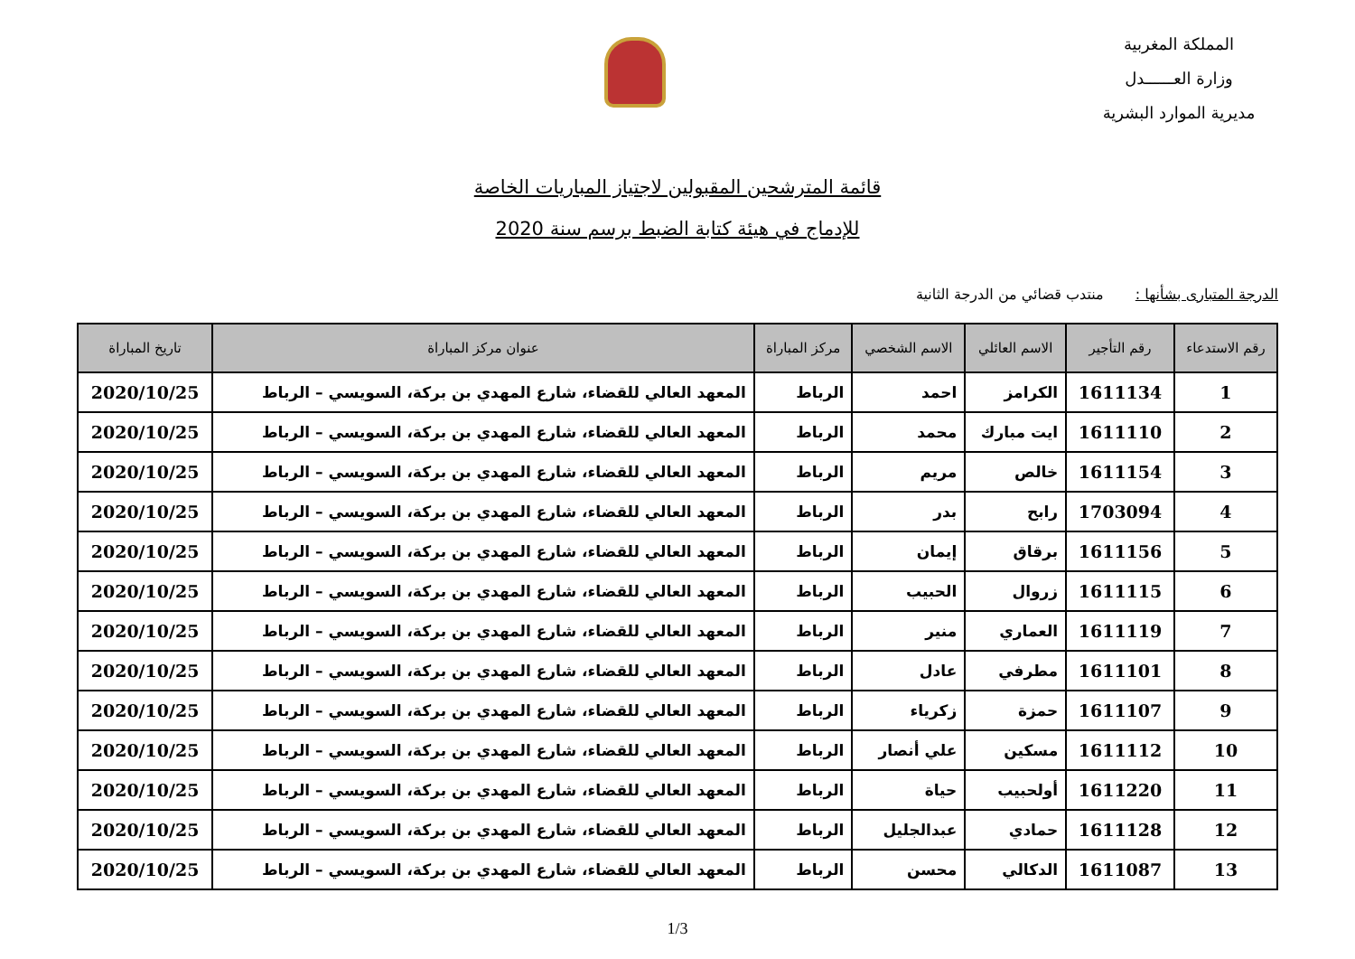المملكة المغربية
وزارة العــــــدل
مديرية الموارد البشرية
قائمة المترشحين المقبولين لاجتياز المباريات الخاصة
للإدماج في هيئة كتابة الضبط برسم سنة 2020
الدرجة المتبارى بشأنها : منتدب قضائي من الدرجة الثانية
| رقم الاستدعاء | رقم التأجير | الاسم العائلي | الاسم الشخصي | مركز المباراة | عنوان مركز المباراة | تاريخ المباراة |
| --- | --- | --- | --- | --- | --- | --- |
| 1 | 1611134 | الكرامز | احمد | الرباط | المعهد العالي للقضاء، شارع المهدي بن بركة، السويسي – الرباط | 2020/10/25 |
| 2 | 1611110 | ايت مبارك | محمد | الرباط | المعهد العالي للقضاء، شارع المهدي بن بركة، السويسي – الرباط | 2020/10/25 |
| 3 | 1611154 | خالص | مريم | الرباط | المعهد العالي للقضاء، شارع المهدي بن بركة، السويسي – الرباط | 2020/10/25 |
| 4 | 1703094 | رابح | بدر | الرباط | المعهد العالي للقضاء، شارع المهدي بن بركة، السويسي – الرباط | 2020/10/25 |
| 5 | 1611156 | برقاق | إيمان | الرباط | المعهد العالي للقضاء، شارع المهدي بن بركة، السويسي – الرباط | 2020/10/25 |
| 6 | 1611115 | زروال | الحبيب | الرباط | المعهد العالي للقضاء، شارع المهدي بن بركة، السويسي – الرباط | 2020/10/25 |
| 7 | 1611119 | العماري | منير | الرباط | المعهد العالي للقضاء، شارع المهدي بن بركة، السويسي – الرباط | 2020/10/25 |
| 8 | 1611101 | مطرفي | عادل | الرباط | المعهد العالي للقضاء، شارع المهدي بن بركة، السويسي – الرباط | 2020/10/25 |
| 9 | 1611107 | حمزة | زكرياء | الرباط | المعهد العالي للقضاء، شارع المهدي بن بركة، السويسي – الرباط | 2020/10/25 |
| 10 | 1611112 | مسكين | علي أنصار | الرباط | المعهد العالي للقضاء، شارع المهدي بن بركة، السويسي – الرباط | 2020/10/25 |
| 11 | 1611220 | أولحبيب | حياة | الرباط | المعهد العالي للقضاء، شارع المهدي بن بركة، السويسي – الرباط | 2020/10/25 |
| 12 | 1611128 | حمادي | عبدالجليل | الرباط | المعهد العالي للقضاء، شارع المهدي بن بركة، السويسي – الرباط | 2020/10/25 |
| 13 | 1611087 | الدكالي | محسن | الرباط | المعهد العالي للقضاء، شارع المهدي بن بركة، السويسي – الرباط | 2020/10/25 |
1/3